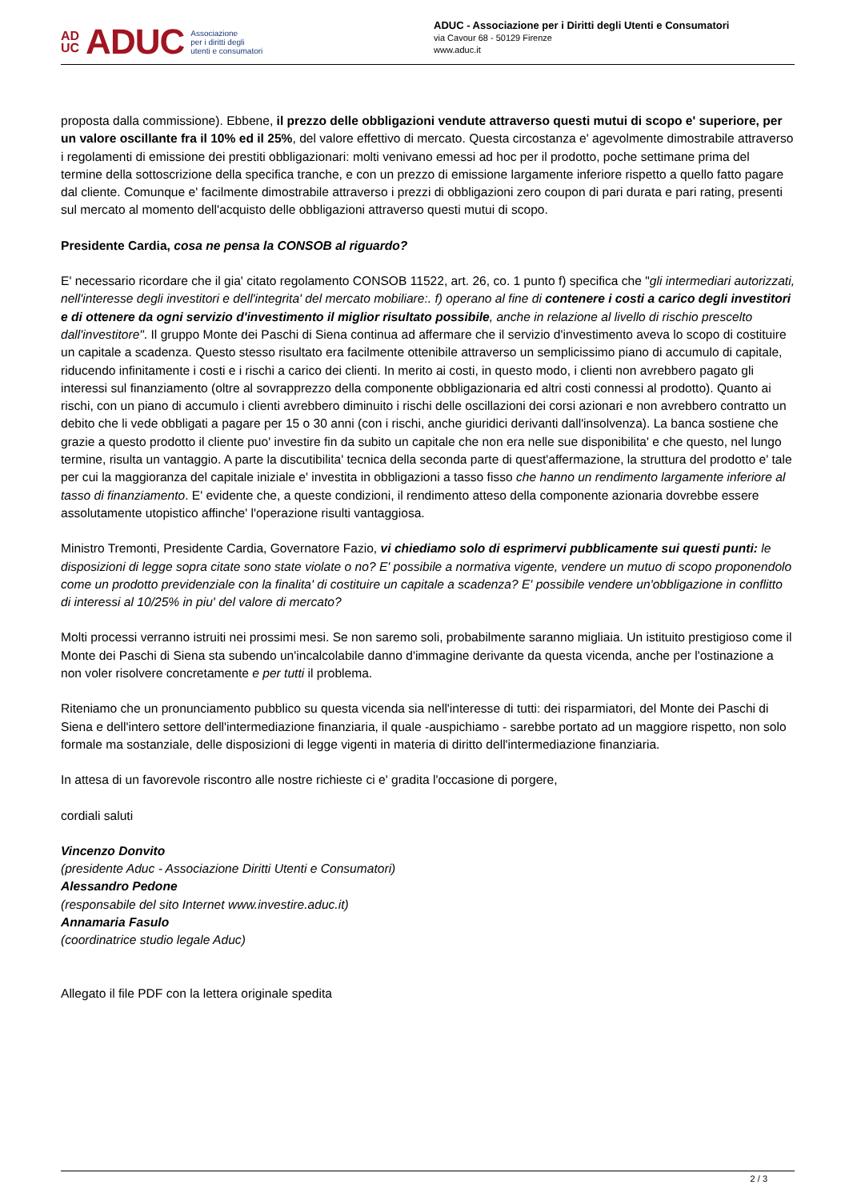AD
UC ADUC Associazione
per i diritti degli
utenti e consumatori
ADUC - Associazione per i Diritti degli Utenti e Consumatori
via Cavour 68 - 50129 Firenze
www.aduc.it
proposta dalla commissione). Ebbene, il prezzo delle obbligazioni vendute attraverso questi mutui di scopo e' superiore, per un valore oscillante fra il 10% ed il 25%, del valore effettivo di mercato. Questa circostanza e' agevolmente dimostrabile attraverso i regolamenti di emissione dei prestiti obbligazionari: molti venivano emessi ad hoc per il prodotto, poche settimane prima del termine della sottoscrizione della specifica tranche, e con un prezzo di emissione largamente inferiore rispetto a quello fatto pagare dal cliente. Comunque e' facilmente dimostrabile attraverso i prezzi di obbligazioni zero coupon di pari durata e pari rating, presenti sul mercato al momento dell'acquisto delle obbligazioni attraverso questi mutui di scopo.
Presidente Cardia, cosa ne pensa la CONSOB al riguardo?
E' necessario ricordare che il gia' citato regolamento CONSOB 11522, art. 26, co. 1 punto f) specifica che "gli intermediari autorizzati, nell'interesse degli investitori e dell'integrita' del mercato mobiliare:. f) operano al fine di contenere i costi a carico degli investitori e di ottenere da ogni servizio d'investimento il miglior risultato possibile, anche in relazione al livello di rischio prescelto dall'investitore". Il gruppo Monte dei Paschi di Siena continua ad affermare che il servizio d'investimento aveva lo scopo di costituire un capitale a scadenza. Questo stesso risultato era facilmente ottenibile attraverso un semplicissimo piano di accumulo di capitale, riducendo infinitamente i costi e i rischi a carico dei clienti. In merito ai costi, in questo modo, i clienti non avrebbero pagato gli interessi sul finanziamento (oltre al sovrapprezzo della componente obbligazionaria ed altri costi connessi al prodotto). Quanto ai rischi, con un piano di accumulo i clienti avrebbero diminuito i rischi delle oscillazioni dei corsi azionari e non avrebbero contratto un debito che li vede obbligati a pagare per 15 o 30 anni (con i rischi, anche giuridici derivanti dall'insolvenza). La banca sostiene che grazie a questo prodotto il cliente puo' investire fin da subito un capitale che non era nelle sue disponibilita' e che questo, nel lungo termine, risulta un vantaggio. A parte la discutibilita' tecnica della seconda parte di quest'affermazione, la struttura del prodotto e' tale per cui la maggioranza del capitale iniziale e' investita in obbligazioni a tasso fisso che hanno un rendimento largamente inferiore al tasso di finanziamento. E' evidente che, a queste condizioni, il rendimento atteso della componente azionaria dovrebbe essere assolutamente utopistico affinche' l'operazione risulti vantaggiosa.
Ministro Tremonti, Presidente Cardia, Governatore Fazio, vi chiediamo solo di esprimervi pubblicamente sui questi punti: le disposizioni di legge sopra citate sono state violate o no? E' possibile a normativa vigente, vendere un mutuo di scopo proponendolo come un prodotto previdenziale con la finalita' di costituire un capitale a scadenza? E' possibile vendere un'obbligazione in conflitto di interessi al 10/25% in piu' del valore di mercato?
Molti processi verranno istruiti nei prossimi mesi. Se non saremo soli, probabilmente saranno migliaia. Un istituito prestigioso come il Monte dei Paschi di Siena sta subendo un'incalcolabile danno d'immagine derivante da questa vicenda, anche per l'ostinazione a non voler risolvere concretamente e per tutti il problema.
Riteniamo che un pronunciamento pubblico su questa vicenda sia nell'interesse di tutti: dei risparmiatori, del Monte dei Paschi di Siena e dell'intero settore dell'intermediazione finanziaria, il quale -auspichiamo - sarebbe portato ad un maggiore rispetto, non solo formale ma sostanziale, delle disposizioni di legge vigenti in materia di diritto dell'intermediazione finanziaria.
In attesa di un favorevole riscontro alle nostre richieste ci e' gradita l'occasione di porgere,
cordiali saluti
Vincenzo Donvito
(presidente Aduc - Associazione Diritti Utenti e Consumatori)
Alessandro Pedone
(responsabile del sito Internet www.investire.aduc.it)
Annamaria Fasulo
(coordinatrice studio legale Aduc)
Allegato il file PDF con la lettera originale spedita
2 / 3